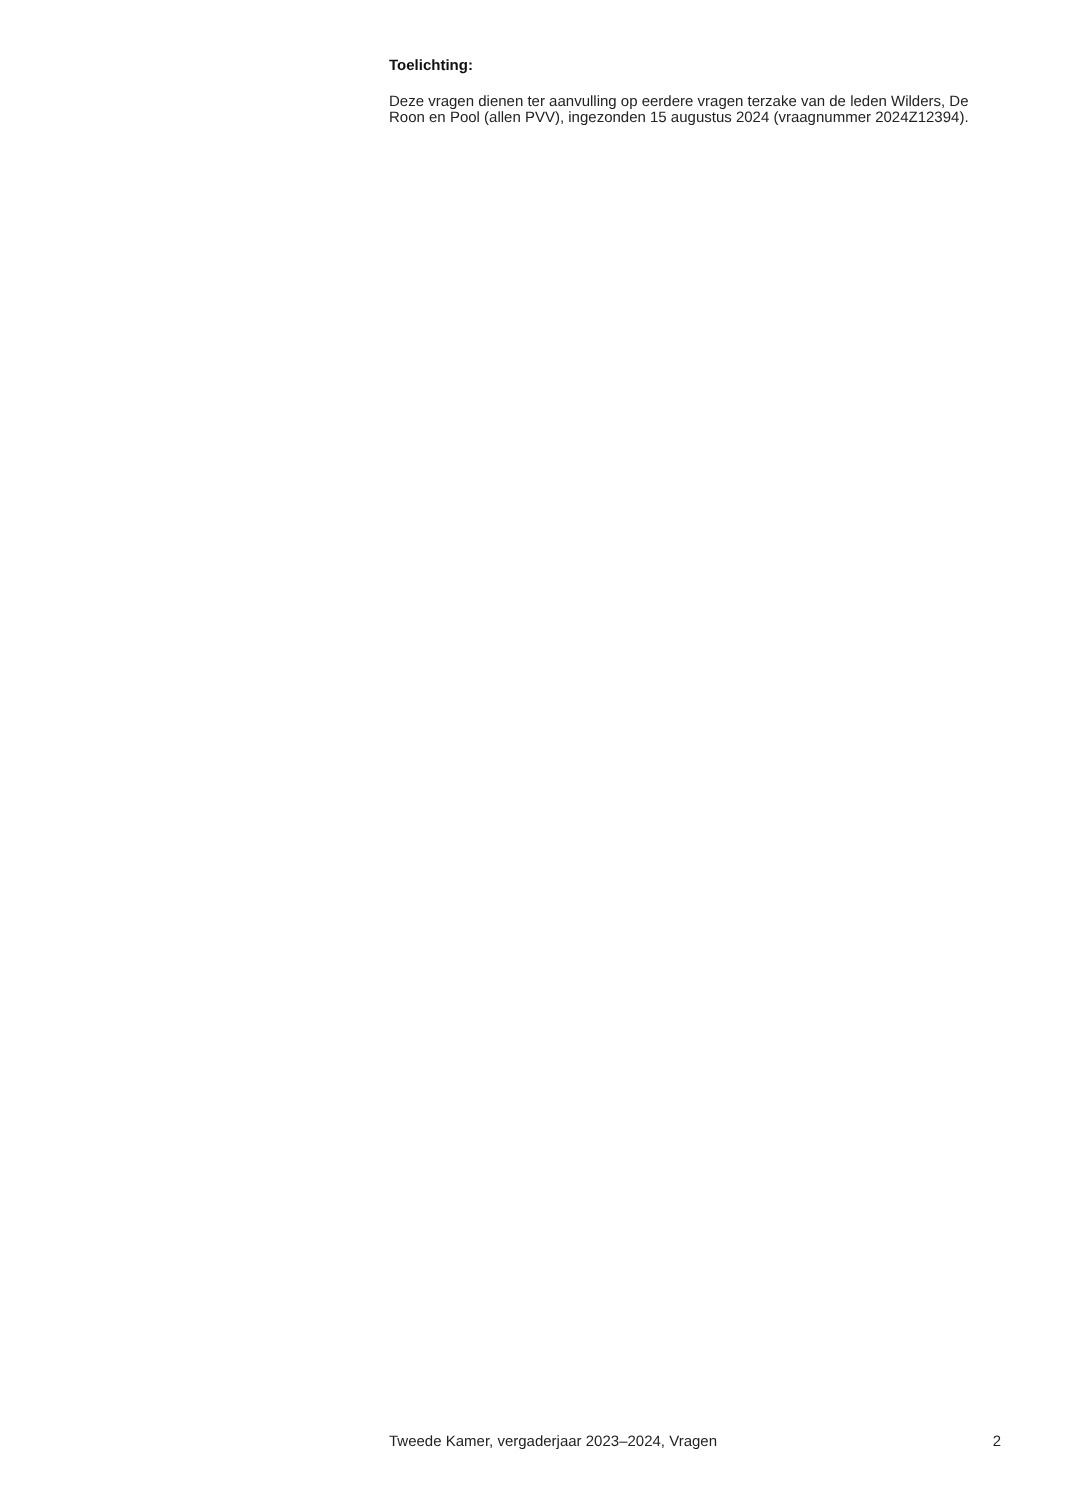Toelichting:
Deze vragen dienen ter aanvulling op eerdere vragen terzake van de leden Wilders, De Roon en Pool (allen PVV), ingezonden 15 augustus 2024 (vraagnummer 2024Z12394).
Tweede Kamer, vergaderjaar 2023–2024, Vragen 2